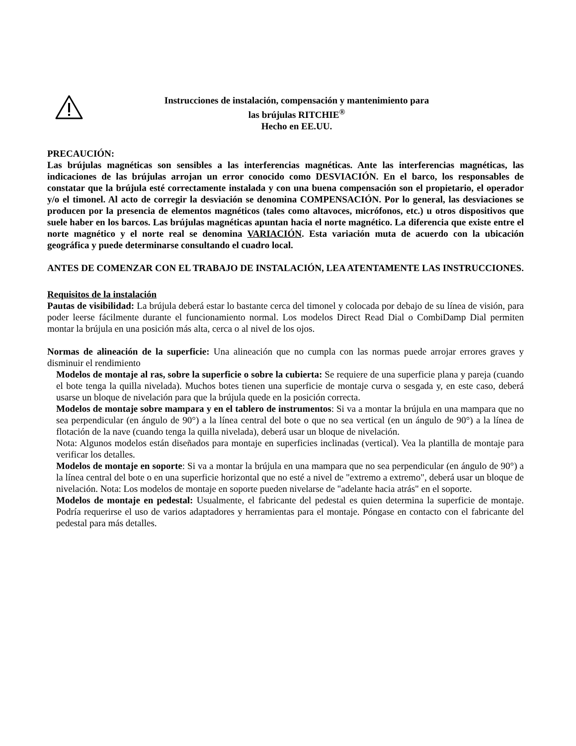Instrucciones de instalación, compensación y mantenimiento para
las brújulas RITCHIE<sup>®</sup>
Hecho en EE.UU.
PRECAUCIÓN:
Las brújulas magnéticas son sensibles a las interferencias magnéticas. Ante las interferencias magnéticas, las indicaciones de las brújulas arrojan un error conocido como DESVIACIÓN. En el barco, los responsables de constatar que la brújula esté correctamente instalada y con una buena compensación son el propietario, el operador y/o el timonel. Al acto de corregir la desviación se denomina COMPENSACIÓN. Por lo general, las desviaciones se producen por la presencia de elementos magnéticos (tales como altavoces, micrófonos, etc.) u otros dispositivos que suele haber en los barcos. Las brújulas magnéticas apuntan hacia el norte magnético. La diferencia que existe entre el norte magnético y el norte real se denomina VARIACIÓN. Esta variación muta de acuerdo con la ubicación geográfica y puede determinarse consultando el cuadro local.
ANTES DE COMENZAR CON EL TRABAJO DE INSTALACIÓN, LEA ATENTAMENTE LAS INSTRUCCIONES.
Requisitos de la instalación
Pautas de visibilidad: La brújula deberá estar lo bastante cerca del timonel y colocada por debajo de su línea de visión, para poder leerse fácilmente durante el funcionamiento normal. Los modelos Direct Read Dial o CombiDamp Dial permiten montar la brújula en una posición más alta, cerca o al nivel de los ojos.
Normas de alineación de la superficie: Una alineación que no cumpla con las normas puede arrojar errores graves y disminuir el rendimiento
Modelos de montaje al ras, sobre la superficie o sobre la cubierta: Se requiere de una superficie plana y pareja (cuando el bote tenga la quilla nivelada). Muchos botes tienen una superficie de montaje curva o sesgada y, en este caso, deberá usarse un bloque de nivelación para que la brújula quede en la posición correcta.
Modelos de montaje sobre mampara y en el tablero de instrumentos: Si va a montar la brújula en una mampara que no sea perpendicular (en ángulo de 90°) a la línea central del bote o que no sea vertical (en un ángulo de 90°) a la línea de flotación de la nave (cuando tenga la quilla nivelada), deberá usar un bloque de nivelación.
Nota: Algunos modelos están diseñados para montaje en superficies inclinadas (vertical). Vea la plantilla de montaje para verificar los detalles.
Modelos de montaje en soporte: Si va a montar la brújula en una mampara que no sea perpendicular (en ángulo de 90°) a la línea central del bote o en una superficie horizontal que no esté a nivel de "extremo a extremo", deberá usar un bloque de nivelación. Nota: Los modelos de montaje en soporte pueden nivelarse de "adelante hacia atrás" en el soporte.
Modelos de montaje en pedestal: Usualmente, el fabricante del pedestal es quien determina la superficie de montaje. Podría requerirse el uso de varios adaptadores y herramientas para el montaje. Póngase en contacto con el fabricante del pedestal para más detalles.